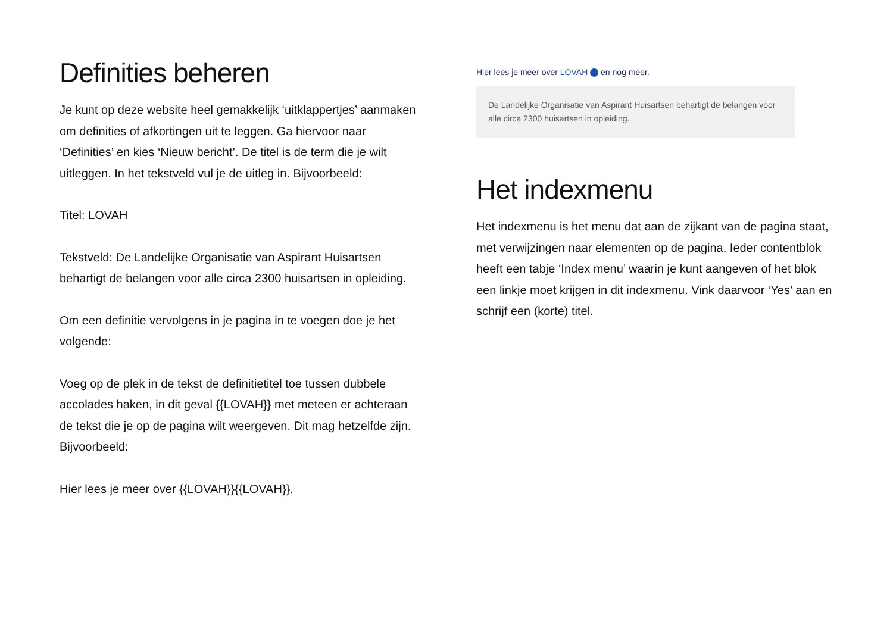Definities beheren
Je kunt op deze website heel gemakkelijk ‘uitklappertjes’ aanmaken om definities of afkortingen uit te leggen. Ga hiervoor naar ‘Definities’ en kies ‘Nieuw bericht’. De titel is de term die je wilt uitleggen. In het tekstveld vul je de uitleg in. Bijvoorbeeld:
Titel: LOVAH
Tekstveld: De Landelijke Organisatie van Aspirant Huisartsen behartigt de belangen voor alle circa 2300 huisartsen in opleiding.
Om een definitie vervolgens in je pagina in te voegen doe je het volgende:
Voeg op de plek in de tekst de definitietitel toe tussen dubbele accolades haken, in dit geval {{LOVAH}} met meteen er achteraan de tekst die je op de pagina wilt weergeven. Dit mag hetzelfde zijn. Bijvoorbeeld:
Hier lees je meer over {{LOVAH}}{{LOVAH}}.
Hier lees je meer over LOVAH en nog meer.
De Landelijke Organisatie van Aspirant Huisartsen behartigt de belangen voor alle circa 2300 huisartsen in opleiding.
Het indexmenu
Het indexmenu is het menu dat aan de zijkant van de pagina staat, met verwijzingen naar elementen op de pagina. Ieder contentblok heeft een tabje ‘Index menu’ waarin je kunt aangeven of het blok een linkje moet krijgen in dit indexmenu. Vink daarvoor ‘Yes’ aan en schrijf een (korte) titel.